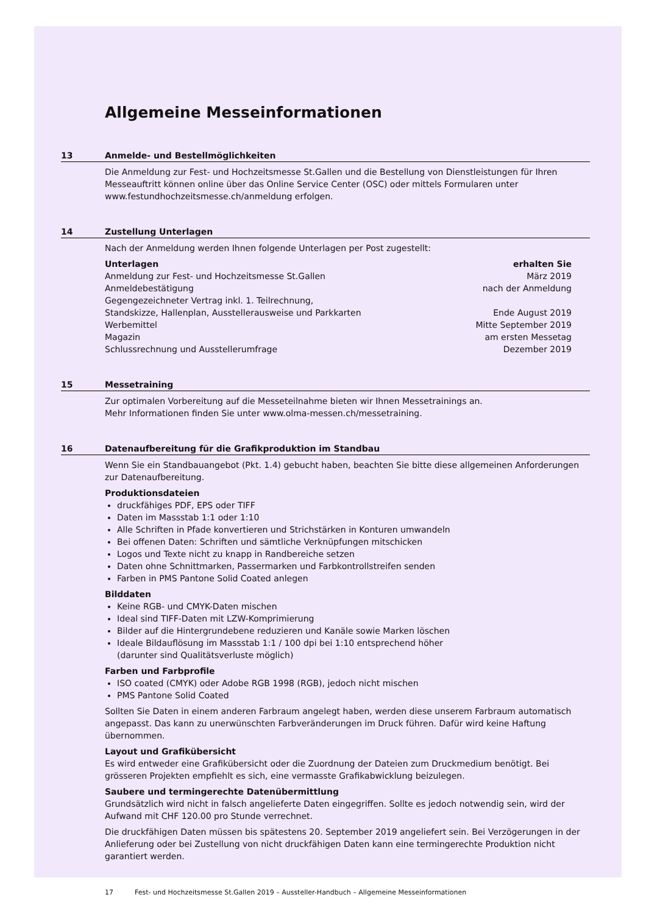Allgemeine Messeinformationen
13 Anmelde- und Bestellmöglichkeiten
Die Anmeldung zur Fest- und Hochzeitsmesse St.Gallen und die Bestellung von Dienstleistungen für Ihren Messeauftritt können online über das Online Service Center (OSC) oder mittels Formularen unter www.festundhochzeitsmesse.ch/anmeldung erfolgen.
14 Zustellung Unterlagen
Nach der Anmeldung werden Ihnen folgende Unterlagen per Post zugestellt:
| Unterlagen | erhalten Sie |
| --- | --- |
| Anmeldung zur Fest- und Hochzeitsmesse St.Gallen | März 2019 |
| Anmeldebestätigung | nach der Anmeldung |
| Gegengezeichneter Vertrag inkl. 1. Teilrechnung, Standskizze, Hallenplan, Ausstellerausweise und Parkkarten | Ende August 2019 |
| Werbemittel | Mitte September 2019 |
| Magazin | am ersten Messetag |
| Schlussrechnung und Ausstellerumfrage | Dezember 2019 |
15 Messetraining
Zur optimalen Vorbereitung auf die Messeteilnahme bieten wir Ihnen Messetrainings an.
Mehr Informationen finden Sie unter www.olma-messen.ch/messetraining.
16 Datenaufbereitung für die Grafikproduktion im Standbau
Wenn Sie ein Standbauangebot (Pkt. 1.4) gebucht haben, beachten Sie bitte diese allgemeinen Anforderungen zur Datenaufbereitung.
Produktionsdateien
druckfähiges PDF, EPS oder TIFF
Daten im Massstab 1:1 oder 1:10
Alle Schriften in Pfade konvertieren und Strichstärken in Konturen umwandeln
Bei offenen Daten: Schriften und sämtliche Verknüpfungen mitschicken
Logos und Texte nicht zu knapp in Randbereiche setzen
Daten ohne Schnittmarken, Passermarken und Farbkontrollstreifen senden
Farben in PMS Pantone Solid Coated anlegen
Bilddaten
Keine RGB- und CMYK-Daten mischen
Ideal sind TIFF-Daten mit LZW-Komprimierung
Bilder auf die Hintergrundebene reduzieren und Kanäle sowie Marken löschen
Ideale Bildauflösung im Massstab 1:1 / 100 dpi bei 1:10 entsprechend höher
(darunter sind Qualitätsverluste möglich)
Farben und Farbprofile
ISO coated (CMYK) oder Adobe RGB 1998 (RGB), jedoch nicht mischen
PMS Pantone Solid Coated
Sollten Sie Daten in einem anderen Farbraum angelegt haben, werden diese unserem Farbraum automatisch angepasst. Das kann zu unerwünschten Farbveränderungen im Druck führen. Dafür wird keine Haftung übernommen.
Layout und Grafikübersicht
Es wird entweder eine Grafikübersicht oder die Zuordnung der Dateien zum Druckmedium benötigt. Bei grösseren Projekten empfiehlt es sich, eine vermasste Grafikabwicklung beizulegen.
Saubere und termingerechte Datenübermittlung
Grundsätzlich wird nicht in falsch angelieferte Daten eingegriffen. Sollte es jedoch notwendig sein, wird der Aufwand mit CHF 120.00 pro Stunde verrechnet.
Die druckfähigen Daten müssen bis spätestens 20. September 2019 angeliefert sein. Bei Verzögerungen in der Anlieferung oder bei Zustellung von nicht druckfähigen Daten kann eine termingerechte Produktion nicht garantiert werden.
17 Fest- und Hochzeitsmesse St.Gallen 2019 – Aussteller-Handbuch – Allgemeine Messeinformationen